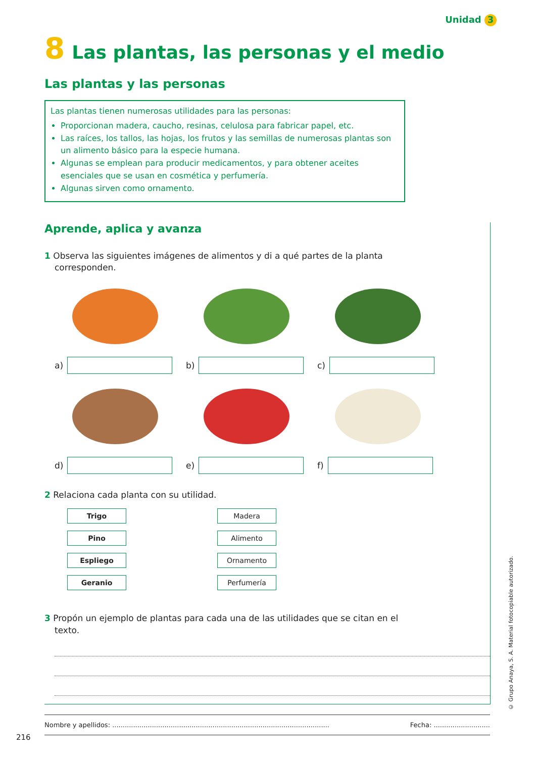Unidad 3
8 Las plantas, las personas y el medio
Las plantas y las personas
Las plantas tienen numerosas utilidades para las personas:
Proporcionan madera, caucho, resinas, celulosa para fabricar papel, etc.
Las raíces, los tallos, las hojas, los frutos y las semillas de numerosas plantas son un alimento básico para la especie humana.
Algunas se emplean para producir medicamentos, y para obtener aceites esenciales que se usan en cosmética y perfumería.
Algunas sirven como ornamento.
Aprende, aplica y avanza
1 Observa las siguientes imágenes de alimentos y di a qué partes de la planta corresponden.
a) b) c)
d) e) f)
2 Relaciona cada planta con su utilidad.
Trigo
Pino
Espliego
Geranio
Madera
Alimento
Ornamento
Perfumería
3 Propón un ejemplo de plantas para cada una de las utilidades que se citan en el texto.
Nombre y apellidos: ........................................................................................................ Fecha: ...........................
216
© Grupo Anaya, S. A. Material fotocopiable autorizado.